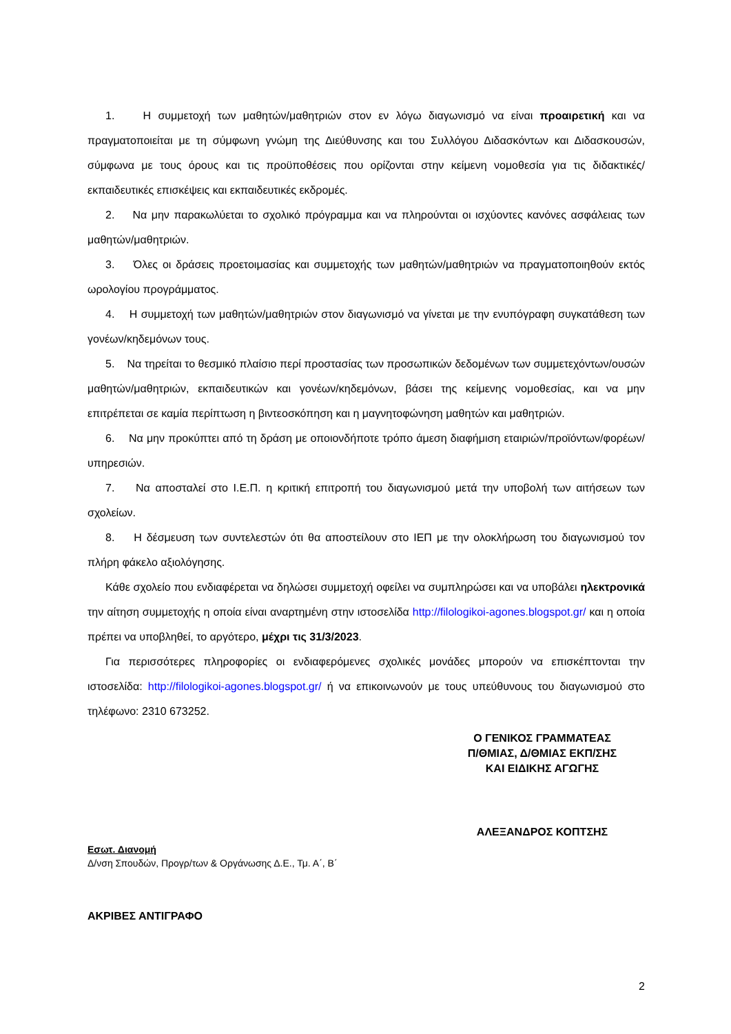1. Η συμμετοχή των μαθητών/μαθητριών στον εν λόγω διαγωνισμό να είναι προαιρετική και να πραγματοποιείται με τη σύμφωνη γνώμη της Διεύθυνσης και του Συλλόγου Διδασκόντων και Διδασκουσών, σύμφωνα με τους όρους και τις προϋποθέσεις που ορίζονται στην κείμενη νομοθεσία για τις διδακτικές/εκπαιδευτικές επισκέψεις και εκπαιδευτικές εκδρομές.
2. Να μην παρακωλύεται το σχολικό πρόγραμμα και να πληρούνται οι ισχύοντες κανόνες ασφάλειας των μαθητών/μαθητριών.
3. Όλες οι δράσεις προετοιμασίας και συμμετοχής των μαθητών/μαθητριών να πραγματοποιηθούν εκτός ωρολογίου προγράμματος.
4. Η συμμετοχή των μαθητών/μαθητριών στον διαγωνισμό να γίνεται με την ενυπόγραφη συγκατάθεση των γονέων/κηδεμόνων τους.
5. Να τηρείται το θεσμικό πλαίσιο περί προστασίας των προσωπικών δεδομένων των συμμετεχόντων/ουσών μαθητών/μαθητριών, εκπαιδευτικών και γονέων/κηδεμόνων, βάσει της κείμενης νομοθεσίας, και να μην επιτρέπεται σε καμία περίπτωση η βιντεοσκόπηση και η μαγνητοφώνηση μαθητών και μαθητριών.
6. Να μην προκύπτει από τη δράση με οποιονδήποτε τρόπο άμεση διαφήμιση εταιριών/προϊόντων/φορέων/υπηρεσιών.
7. Να αποσταλεί στο Ι.Ε.Π. η κριτική επιτροπή του διαγωνισμού μετά την υποβολή των αιτήσεων των σχολείων.
8. Η δέσμευση των συντελεστών ότι θα αποστείλουν στο ΙΕΠ με την ολοκλήρωση του διαγωνισμού τον πλήρη φάκελο αξιολόγησης.
Κάθε σχολείο που ενδιαφέρεται να δηλώσει συμμετοχή οφείλει να συμπληρώσει και να υποβάλει ηλεκτρονικά την αίτηση συμμετοχής η οποία είναι αναρτημένη στην ιστοσελίδα http://filologikoi-agones.blogspot.gr/ και η οποία πρέπει να υποβληθεί, το αργότερο, μέχρι τις 31/3/2023.
Για περισσότερες πληροφορίες οι ενδιαφερόμενες σχολικές μονάδες μπορούν να επισκέπτονται την ιστοσελίδα: http://filologikoi-agones.blogspot.gr/ ή να επικοινωνούν με τους υπεύθυνους του διαγωνισμού στο τηλέφωνο: 2310 673252.
Ο ΓΕΝΙΚΟΣ ΓΡΑΜΜΑΤΕΑΣ
Π/ΘΜΙΑΣ, Δ/ΘΜΙΑΣ ΕΚΠ/ΣΗΣ
ΚΑΙ ΕΙΔΙΚΗΣ ΑΓΩΓΗΣ
ΑΛΕΞΑΝΔΡΟΣ ΚΟΠΤΣΗΣ
Εσωτ. Διανομή
Δ/νση Σπουδών, Προγρ/των & Οργάνωσης Δ.Ε., Τμ. Α΄, Β΄
ΑΚΡΙΒΕΣ ΑΝΤΙΓΡΑΦΟ
2